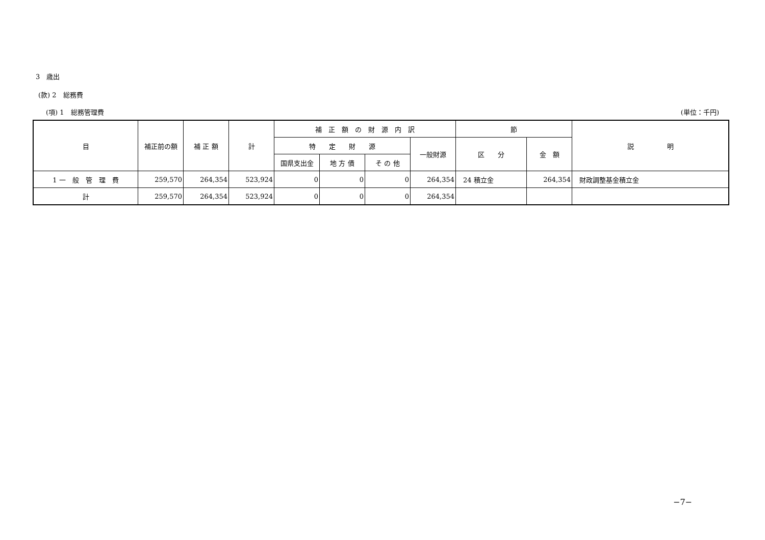3　歳出
(款) 2　総務費
(項) 1　総務管理費 (単位：千円)
| 目 | 補正前の額 | 補 正 額 | 計 | 補 正 額 の 財 源 内 訳 | | | | 節 | | 説 明 |
| --- | --- | --- | --- | --- | --- | --- | --- | --- | --- | --- |
| | | | | 特 定 財 源 | | | 一般財源 | 区 分 | 金 額 | |
| | | | | 国県支出金 | 地 方 債 | そ の 他 | | | | |
| 1 一 般 管 理 費 | 259,570 | 264,354 | 523,924 | 0 | 0 | 0 | 264,354 | 24 積立金 | 264,354 | 財政調整基金積立金 |
| 計 | 259,570 | 264,354 | 523,924 | 0 | 0 | 0 | 264,354 | | | |
−7−